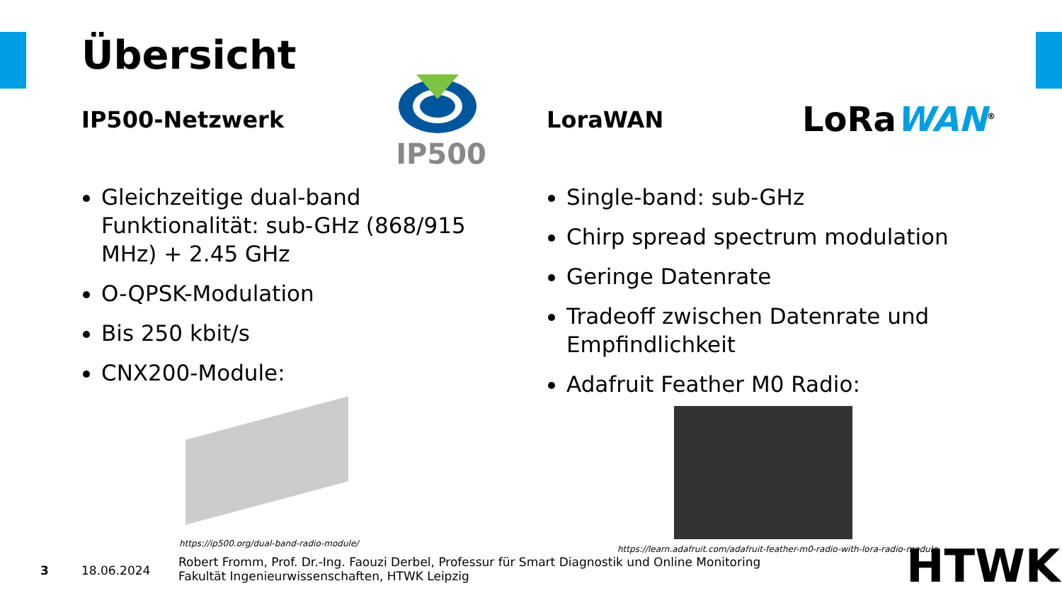Übersicht
IP500-Netzwerk
Gleichzeitige dual-band Funktionalität: sub-GHz (868/915 MHz) + 2.45 GHz
O-QPSK-Modulation
Bis 250 kbit/s
CNX200-Module:
LoraWAN
Single-band: sub-GHz
Chirp spread spectrum modulation
Geringe Datenrate
Tradeoff zwischen Datenrate und Empfindlichkeit
Adafruit Feather M0 Radio:
IP500
LoRaWAN<sup>®</sup>
https://ip500.org/dual-band-radio-module/
https://learn.adafruit.com/adafruit-feather-m0-radio-with-lora-radio-module
3 18.06.2024
Robert Fromm, Prof. Dr.-Ing. Faouzi Derbel, Professur für Smart Diagnostik und Online Monitoring
Fakultät Ingenieurwissenschaften, HTWK Leipzig
HTWK